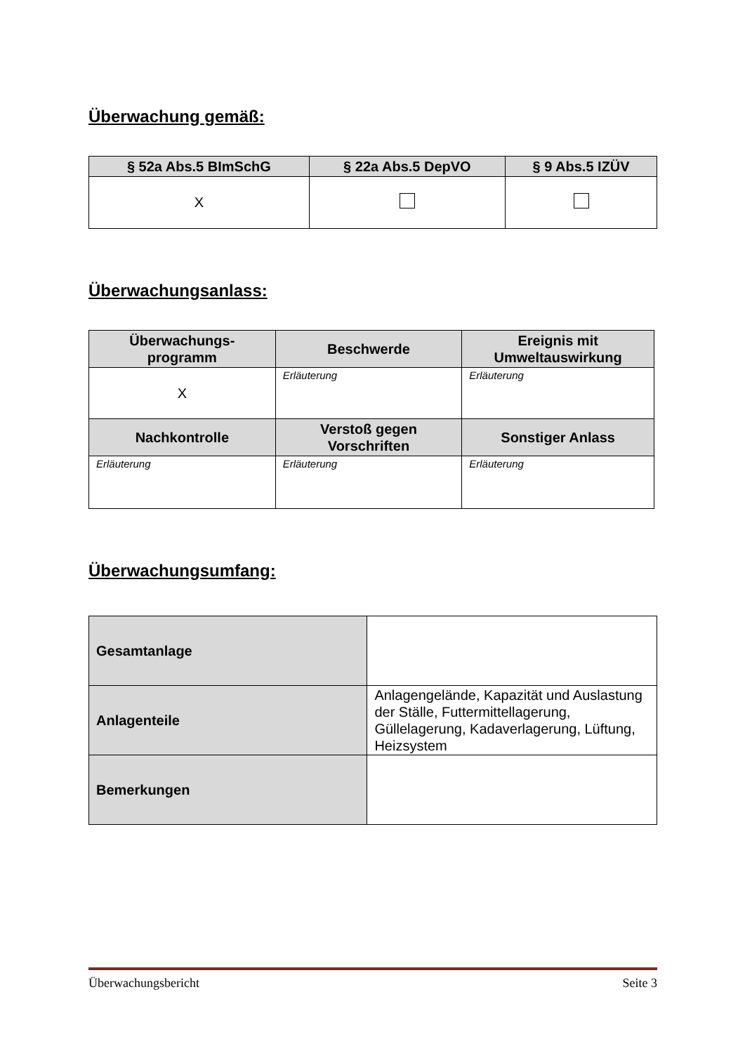Überwachung gemäß:
| § 52a Abs.5 BImSchG | § 22a Abs.5 DepVO | § 9 Abs.5 IZÜV |
| --- | --- | --- |
| X | | |
Überwachungsanlass:
| Überwachungs- programm | Beschwerde | Ereignis mit Umweltauswirkung |
| --- | --- | --- |
| X | Erläuterung | Erläuterung |
| Nachkontrolle | Verstoß gegen Vorschriften | Sonstiger Anlass |
| Erläuterung | Erläuterung | Erläuterung |
Überwachungsumfang:
| Gesamtanlage | |
| Anlagenteile | Anlagengelände, Kapazität und Auslastung der Ställe, Futtermittellagerung, Güllelagerung, Kadaverlagerung, Lüftung, Heizsystem |
| Bemerkungen | |
Überwachungsbericht Seite 3